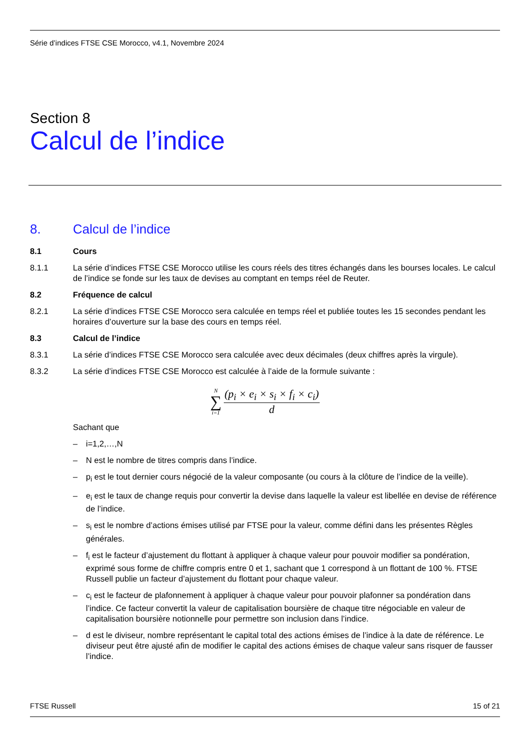Série d’indices FTSE CSE Morocco, v4.1, Novembre 2024
Section 8
Calcul de l’indice
8. Calcul de l’indice
8.1 Cours
8.1.1 La série d’indices FTSE CSE Morocco utilise les cours réels des titres échangés dans les bourses locales. Le calcul de l’indice se fonde sur les taux de devises au comptant en temps réel de Reuter.
8.2 Fréquence de calcul
8.2.1 La série d’indices FTSE CSE Morocco sera calculée en temps réel et publiée toutes les 15 secondes pendant les horaires d’ouverture sur la base des cours en temps réel.
8.3 Calcul de l’indice
8.3.1 La série d’indices FTSE CSE Morocco sera calculée avec deux décimales (deux chiffres après la virgule).
8.3.2 La série d’indices FTSE CSE Morocco est calculée à l’aide de la formule suivante :
N ∑ i=1 (p<sub>i</sub> × e<sub>i</sub> × s<sub>i</sub> × f<sub>i</sub> × c<sub>i</sub>) d
Sachant que
– i=1,2,…,N
– N est le nombre de titres compris dans l’indice.
– p<sub>i</sub> est le tout dernier cours négocié de la valeur composante (ou cours à la clôture de l’indice de la veille).
– e<sub>i</sub> est le taux de change requis pour convertir la devise dans laquelle la valeur est libellée en devise de référence de l’indice.
– s<sub>i</sub> est le nombre d’actions émises utilisé par FTSE pour la valeur, comme défini dans les présentes Règles générales.
– f<sub>i</sub> est le facteur d’ajustement du flottant à appliquer à chaque valeur pour pouvoir modifier sa pondération, exprimé sous forme de chiffre compris entre 0 et 1, sachant que 1 correspond à un flottant de 100 %. FTSE Russell publie un facteur d’ajustement du flottant pour chaque valeur.
– c<sub>i</sub> est le facteur de plafonnement à appliquer à chaque valeur pour pouvoir plafonner sa pondération dans l’indice. Ce facteur convertit la valeur de capitalisation boursière de chaque titre négociable en valeur de capitalisation boursière notionnelle pour permettre son inclusion dans l’indice.
– d est le diviseur, nombre représentant le capital total des actions émises de l’indice à la date de référence. Le diviseur peut être ajusté afin de modifier le capital des actions émises de chaque valeur sans risquer de fausser l’indice.
FTSE Russell 15 of 21